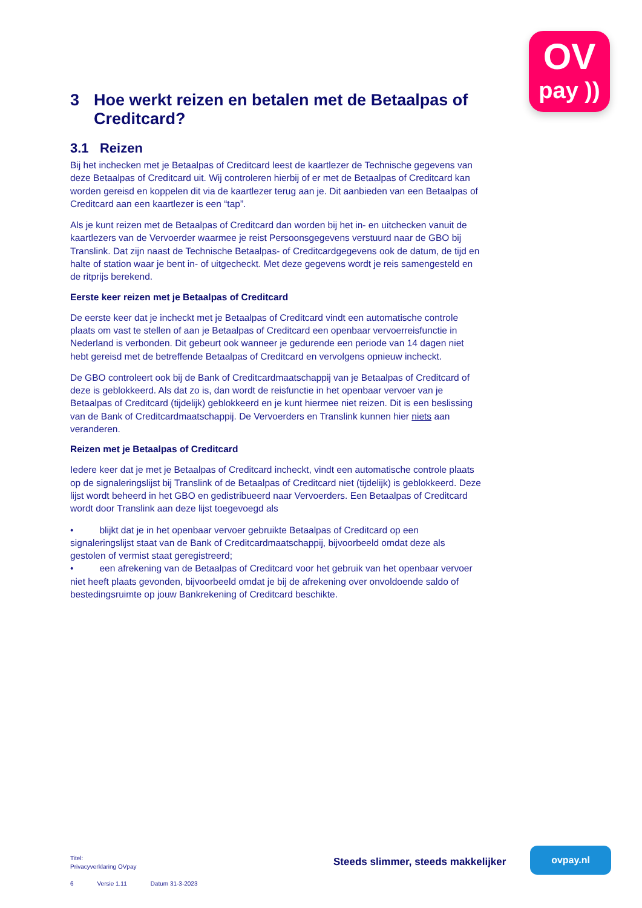OV
pay ))
3 Hoe werkt reizen en betalen met de Betaalpas of Creditcard?
3.1 Reizen
Bij het inchecken met je Betaalpas of Creditcard leest de kaartlezer de Technische gegevens van deze Betaalpas of Creditcard uit. Wij controleren hierbij of er met de Betaalpas of Creditcard kan worden gereisd en koppelen dit via de kaartlezer terug aan je. Dit aanbieden van een Betaalpas of Creditcard aan een kaartlezer is een “tap”.
Als je kunt reizen met de Betaalpas of Creditcard dan worden bij het in- en uitchecken vanuit de kaartlezers van de Vervoerder waarmee je reist Persoonsgegevens verstuurd naar de GBO bij Translink. Dat zijn naast de Technische Betaalpas- of Creditcardgegevens ook de datum, de tijd en halte of station waar je bent in- of uitgecheckt. Met deze gegevens wordt je reis samengesteld en de ritprijs berekend.
Eerste keer reizen met je Betaalpas of Creditcard
De eerste keer dat je incheckt met je Betaalpas of Creditcard vindt een automatische controle plaats om vast te stellen of aan je Betaalpas of Creditcard een openbaar vervoerreisfunctie in Nederland is verbonden. Dit gebeurt ook wanneer je gedurende een periode van 14 dagen niet hebt gereisd met de betreffende Betaalpas of Creditcard en vervolgens opnieuw incheckt.
De GBO controleert ook bij de Bank of Creditcardmaatschappij van je Betaalpas of Creditcard of deze is geblokkeerd. Als dat zo is, dan wordt de reisfunctie in het openbaar vervoer van je Betaalpas of Creditcard (tijdelijk) geblokkeerd en je kunt hiermee niet reizen. Dit is een beslissing van de Bank of Creditcardmaatschappij. De Vervoerders en Translink kunnen hier niets aan veranderen.
Reizen met je Betaalpas of Creditcard
Iedere keer dat je met je Betaalpas of Creditcard incheckt, vindt een automatische controle plaats op de signaleringslijst bij Translink of de Betaalpas of Creditcard niet (tijdelijk) is geblokkeerd. Deze lijst wordt beheerd in het GBO en gedistribueerd naar Vervoerders. Een Betaalpas of Creditcard wordt door Translink aan deze lijst toegevoegd als
• blijkt dat je in het openbaar vervoer gebruikte Betaalpas of Creditcard op een signaleringslijst staat van de Bank of Creditcardmaatschappij, bijvoorbeeld omdat deze als gestolen of vermist staat geregistreerd;
• een afrekening van de Betaalpas of Creditcard voor het gebruik van het openbaar vervoer niet heeft plaats gevonden, bijvoorbeeld omdat je bij de afrekening over onvoldoende saldo of bestedingsruimte op jouw Bankrekening of Creditcard beschikte.
Titel:
Privacyverklaring OVpay
6 Versie 1.11 Datum 31-3-2023
Steeds slimmer, steeds makkelijker
ovpay.nl